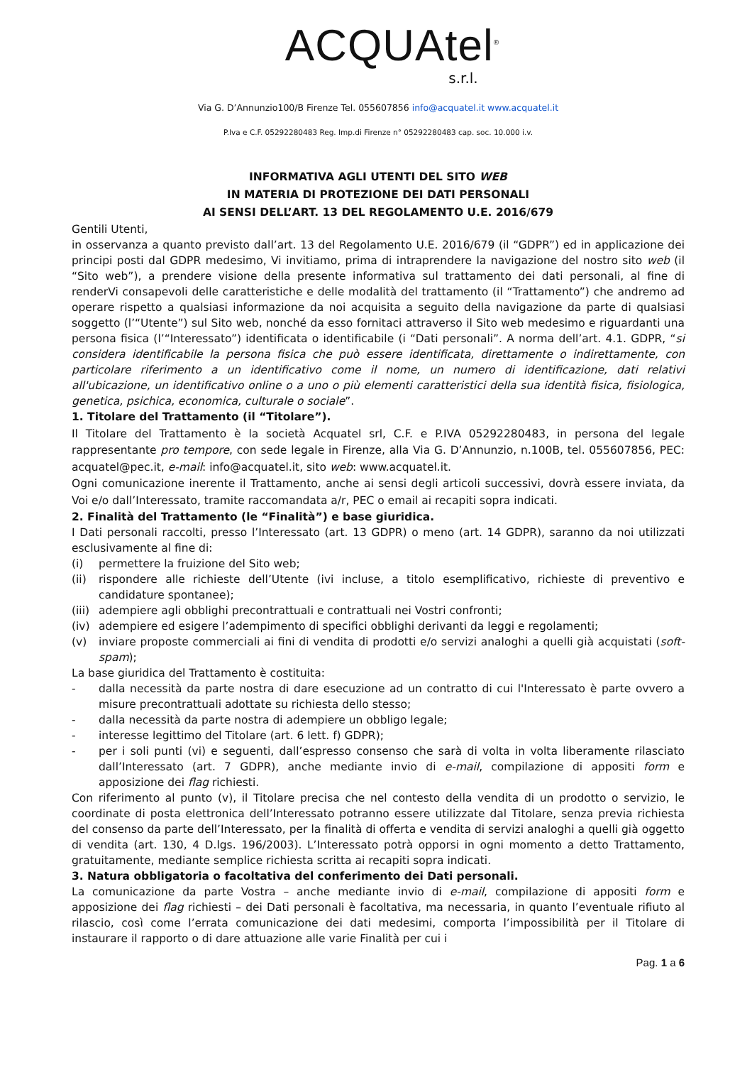ACQUAtel<sup>®</sup>
s.r.l.
Via G. D’Annunzio100/B Firenze Tel. 055607856 info@acquatel.it www.acquatel.it
P.Iva e C.F. 05292280483 Reg. Imp.di Firenze n° 05292280483 cap. soc. 10.000 i.v.
INFORMATIVA AGLI UTENTI DEL SITO WEB
IN MATERIA DI PROTEZIONE DEI DATI PERSONALI
AI SENSI DELL’ART. 13 DEL REGOLAMENTO U.E. 2016/679
Gentili Utenti,
in osservanza a quanto previsto dall’art. 13 del Regolamento U.E. 2016/679 (il “GDPR”) ed in applicazione dei principi posti dal GDPR medesimo, Vi invitiamo, prima di intraprendere la navigazione del nostro sito web (il “Sito web”), a prendere visione della presente informativa sul trattamento dei dati personali, al fine di renderVi consapevoli delle caratteristiche e delle modalità del trattamento (il “Trattamento”) che andremo ad operare rispetto a qualsiasi informazione da noi acquisita a seguito della navigazione da parte di qualsiasi soggetto (l’“Utente”) sul Sito web, nonché da esso fornitaci attraverso il Sito web medesimo e riguardanti una persona fisica (l’“Interessato”) identificata o identificabile (i “Dati personali”. A norma dell’art. 4.1. GDPR, “si considera identificabile la persona fisica che può essere identificata, direttamente o indirettamente, con particolare riferimento a un identificativo come il nome, un numero di identificazione, dati relativi all'ubicazione, un identificativo online o a uno o più elementi caratteristici della sua identità fisica, fisiologica, genetica, psichica, economica, culturale o sociale”.
1. Titolare del Trattamento (il “Titolare”).
Il Titolare del Trattamento è la società Acquatel srl, C.F. e P.IVA 05292280483, in persona del legale rappresentante pro tempore, con sede legale in Firenze, alla Via G. D’Annunzio, n.100B, tel. 055607856, PEC: acquatel@pec.it, e-mail: info@acquatel.it, sito web: www.acquatel.it.
Ogni comunicazione inerente il Trattamento, anche ai sensi degli articoli successivi, dovrà essere inviata, da Voi e/o dall’Interessato, tramite raccomandata a/r, PEC o email ai recapiti sopra indicati.
2. Finalità del Trattamento (le “Finalità”) e base giuridica.
I Dati personali raccolti, presso l’Interessato (art. 13 GDPR) o meno (art. 14 GDPR), saranno da noi utilizzati esclusivamente al fine di:
(i) permettere la fruizione del Sito web;
(ii) rispondere alle richieste dell’Utente (ivi incluse, a titolo esemplificativo, richieste di preventivo e candidature spontanee);
(iii) adempiere agli obblighi precontrattuali e contrattuali nei Vostri confronti;
(iv) adempiere ed esigere l’adempimento di specifici obblighi derivanti da leggi e regolamenti;
(v) inviare proposte commerciali ai fini di vendita di prodotti e/o servizi analoghi a quelli già acquistati (soft-spam);
La base giuridica del Trattamento è costituita:
- dalla necessità da parte nostra di dare esecuzione ad un contratto di cui l'Interessato è parte ovvero a misure precontrattuali adottate su richiesta dello stesso;
- dalla necessità da parte nostra di adempiere un obbligo legale;
- interesse legittimo del Titolare (art. 6 lett. f) GDPR);
- per i soli punti (vi) e seguenti, dall’espresso consenso che sarà di volta in volta liberamente rilasciato dall’Interessato (art. 7 GDPR), anche mediante invio di e-mail, compilazione di appositi form e apposizione dei flag richiesti.
Con riferimento al punto (v), il Titolare precisa che nel contesto della vendita di un prodotto o servizio, le coordinate di posta elettronica dell’Interessato potranno essere utilizzate dal Titolare, senza previa richiesta del consenso da parte dell’Interessato, per la finalità di offerta e vendita di servizi analoghi a quelli già oggetto di vendita (art. 130, 4 D.lgs. 196/2003). L’Interessato potrà opporsi in ogni momento a detto Trattamento, gratuitamente, mediante semplice richiesta scritta ai recapiti sopra indicati.
3. Natura obbligatoria o facoltativa del conferimento dei Dati personali.
La comunicazione da parte Vostra – anche mediante invio di e-mail, compilazione di appositi form e apposizione dei flag richiesti – dei Dati personali è facoltativa, ma necessaria, in quanto l’eventuale rifiuto al rilascio, così come l’errata comunicazione dei dati medesimi, comporta l’impossibilità per il Titolare di instaurare il rapporto o di dare attuazione alle varie Finalità per cui i
Pag. 1 a 6